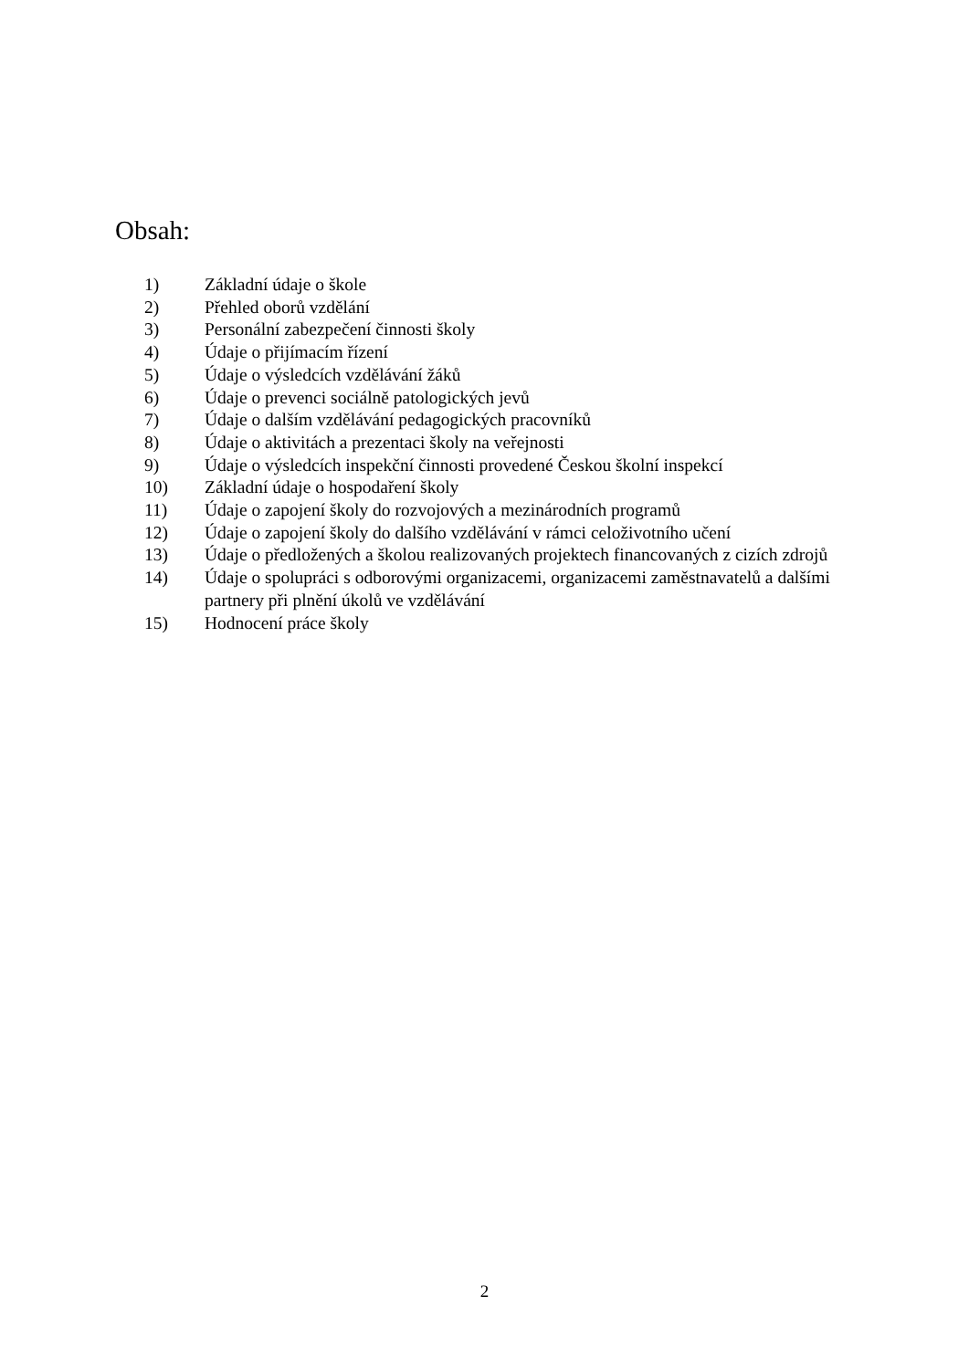Obsah:
1) Základní údaje o škole
2) Přehled oborů vzdělání
3) Personální zabezpečení činnosti školy
4) Údaje o přijímacím řízení
5) Údaje o výsledcích vzdělávání žáků
6) Údaje o prevenci sociálně patologických jevů
7) Údaje o dalším vzdělávání pedagogických pracovníků
8) Údaje o aktivitách a prezentaci školy na veřejnosti
9) Údaje o výsledcích inspekční činnosti provedené Českou školní inspekcí
10) Základní údaje o hospodaření školy
11) Údaje o zapojení školy do rozvojových a mezinárodních programů
12) Údaje o zapojení školy do dalšího vzdělávání v rámci celoživotního učení
13) Údaje o předložených a školou realizovaných projektech financovaných z cizích zdrojů
14) Údaje o spolupráci s odborovými organizacemi, organizacemi zaměstnavatelů a dalšími partnery při plnění úkolů ve vzdělávání
15) Hodnocení práce školy
2